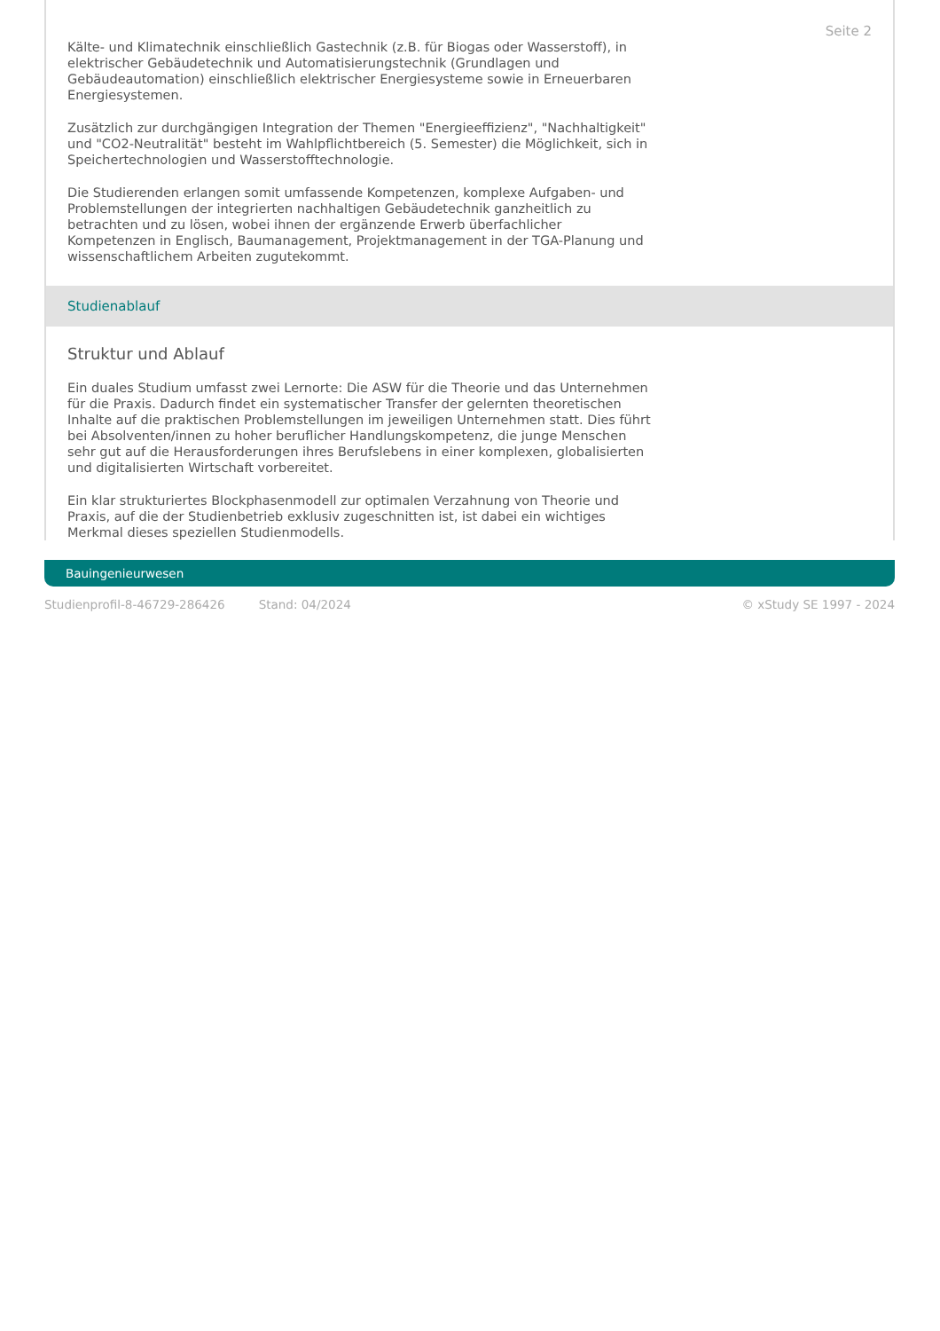Seite 2
Kälte- und Klimatechnik einschließlich Gastechnik (z.B. für Biogas oder Wasserstoff), in elektrischer Gebäudetechnik und Automatisierungstechnik (Grundlagen und Gebäudeautomation) einschließlich elektrischer Energiesysteme sowie in Erneuerbaren Energiesystemen.
Zusätzlich zur durchgängigen Integration der Themen "Energieeffizienz", "Nachhaltigkeit" und "CO2-Neutralität" besteht im Wahlpflichtbereich (5. Semester) die Möglichkeit, sich in Speichertechnologien und Wasserstofftechnologie.
Die Studierenden erlangen somit umfassende Kompetenzen, komplexe Aufgaben- und Problemstellungen der integrierten nachhaltigen Gebäudetechnik ganzheitlich zu betrachten und zu lösen, wobei ihnen der ergänzende Erwerb überfachlicher Kompetenzen in Englisch, Baumanagement, Projektmanagement in der TGA-Planung und wissenschaftlichem Arbeiten zugutekommt.
Studienablauf
Struktur und Ablauf
Ein duales Studium umfasst zwei Lernorte: Die ASW für die Theorie und das Unternehmen für die Praxis. Dadurch findet ein systematischer Transfer der gelernten theoretischen Inhalte auf die praktischen Problemstellungen im jeweiligen Unternehmen statt. Dies führt bei Absolventen/innen zu hoher beruflicher Handlungskompetenz, die junge Menschen sehr gut auf die Herausforderungen ihres Berufslebens in einer komplexen, globalisierten und digitalisierten Wirtschaft vorbereitet.
Ein klar strukturiertes Blockphasenmodell zur optimalen Verzahnung von Theorie und Praxis, auf die der Studienbetrieb exklusiv zugeschnitten ist, ist dabei ein wichtiges Merkmal dieses speziellen Studienmodells.
Bauingenieurwesen
Studienprofil-8-46729-286426 Stand: 04/2024 © xStudy SE 1997 - 2024